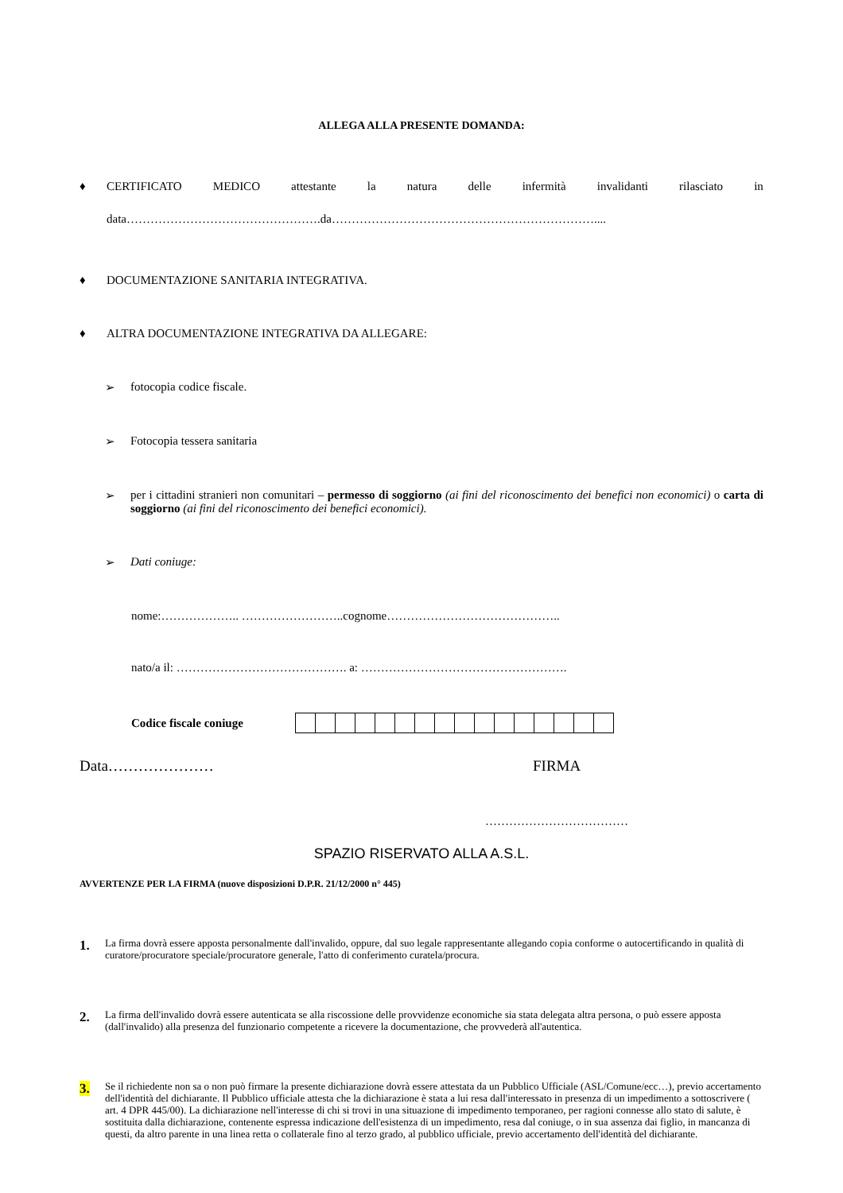ALLEGA ALLA PRESENTE DOMANDA:
♦ CERTIFICATO MEDICO attestante la natura delle infermità invalidanti rilasciato in
data………………………………………….da…………………………………………………………....
♦ DOCUMENTAZIONE SANITARIA INTEGRATIVA.
♦ ALTRA DOCUMENTAZIONE INTEGRATIVA DA ALLEGARE:
➢ fotocopia codice fiscale.
➢ Fotocopia tessera sanitaria
➢ per i cittadini stranieri non comunitari – permesso di soggiorno (ai fini del riconoscimento dei benefici non economici) o carta di soggiorno (ai fini del riconoscimento dei benefici economici).
➢ Dati coniuge:
nome:……………….. ……………………..cognome……………………………………..
nato/a il: ……………………………………. a: …………………………………………….
Codice fiscale coniuge
Data………………… FIRMA
………………………………
SPAZIO RISERVATO ALLA A.S.L.
AVVERTENZE PER LA FIRMA (nuove disposizioni D.P.R. 21/12/2000 n° 445)
1.
La firma dovrà essere apposta personalmente dall'invalido, oppure, dal suo legale rappresentante allegando copia conforme o autocertificando in qualità di curatore/procuratore speciale/procuratore generale, l'atto di conferimento curatela/procura.
2.
La firma dell'invalido dovrà essere autenticata se alla riscossione delle provvidenze economiche sia stata delegata altra persona, o può essere apposta (dall'invalido) alla presenza del funzionario competente a ricevere la documentazione, che provvederà all'autentica.
3.
Se il richiedente non sa o non può firmare la presente dichiarazione dovrà essere attestata da un Pubblico Ufficiale (ASL/Comune/ecc…), previo accertamento dell'identità del dichiarante. Il Pubblico ufficiale attesta che la dichiarazione è stata a lui resa dall'interessato in presenza di un impedimento a sottoscrivere ( art. 4 DPR 445/00). La dichiarazione nell'interesse di chi si trovi in una situazione di impedimento temporaneo, per ragioni connesse allo stato di salute, è sostituita dalla dichiarazione, contenente espressa indicazione dell'esistenza di un impedimento, resa dal coniuge, o in sua assenza dai figlio, in mancanza di questi, da altro parente in una linea retta o collaterale fino al terzo grado, al pubblico ufficiale, previo accertamento dell'identità del dichiarante.